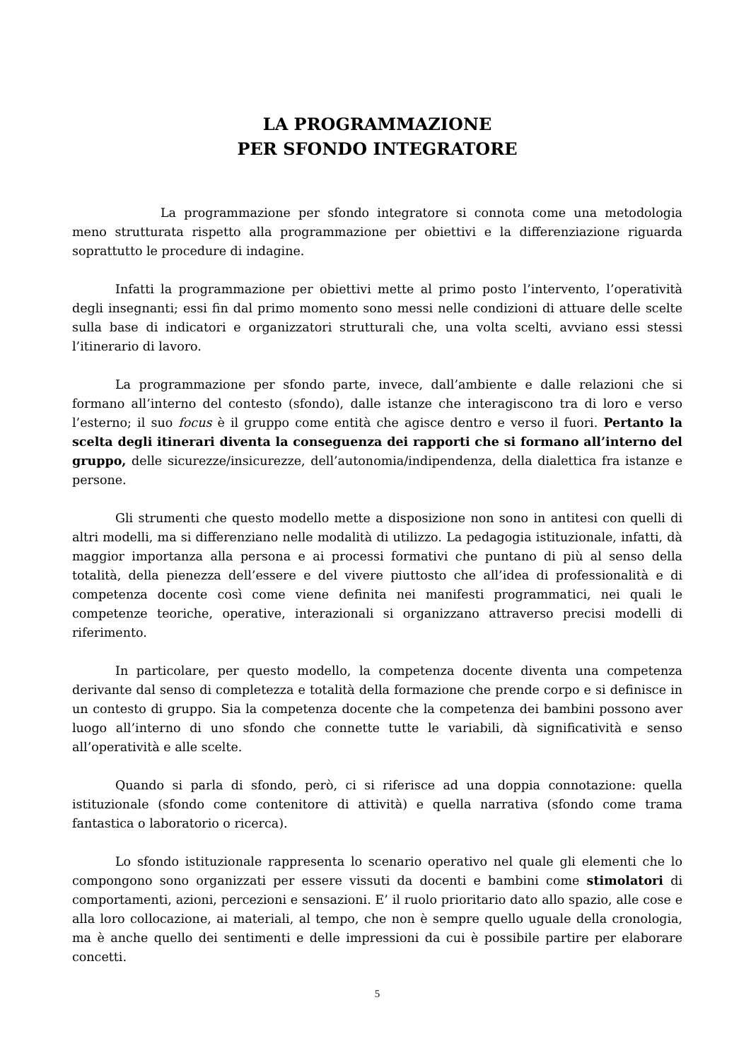LA PROGRAMMAZIONE
PER SFONDO INTEGRATORE
La programmazione per sfondo integratore si connota come una metodologia meno strutturata rispetto alla programmazione per obiettivi e la differenziazione riguarda soprattutto le procedure di indagine.
Infatti la programmazione per obiettivi mette al primo posto l’intervento, l’operatività degli insegnanti; essi fin dal primo momento sono messi nelle condizioni di attuare delle scelte sulla base di indicatori e organizzatori strutturali che, una volta scelti, avviano essi stessi l’itinerario di lavoro.
La programmazione per sfondo parte, invece, dall’ambiente e dalle relazioni che si formano all’interno del contesto (sfondo), dalle istanze che interagiscono tra di loro e verso l’esterno; il suo focus è il gruppo come entità che agisce dentro e verso il fuori. Pertanto la scelta degli itinerari diventa la conseguenza dei rapporti che si formano all’interno del gruppo, delle sicurezze/insicurezze, dell’autonomia/indipendenza, della dialettica fra istanze e persone.
Gli strumenti che questo modello mette a disposizione non sono in antitesi con quelli di altri modelli, ma si differenziano nelle modalità di utilizzo. La pedagogia istituzionale, infatti, dà maggior importanza alla persona e ai processi formativi che puntano di più al senso della totalità, della pienezza dell’essere e del vivere piuttosto che all’idea di professionalità e di competenza docente così come viene definita nei manifesti programmatici, nei quali le competenze teoriche, operative, interazionali si organizzano attraverso precisi modelli di riferimento.
In particolare, per questo modello, la competenza docente diventa una competenza derivante dal senso di completezza e totalità della formazione che prende corpo e si definisce in un contesto di gruppo. Sia la competenza docente che la competenza dei bambini possono aver luogo all’interno di uno sfondo che connette tutte le variabili, dà significatività e senso all’operatività e alle scelte.
Quando si parla di sfondo, però, ci si riferisce ad una doppia connotazione: quella istituzionale (sfondo come contenitore di attività) e quella narrativa (sfondo come trama fantastica o laboratorio o ricerca).
Lo sfondo istituzionale rappresenta lo scenario operativo nel quale gli elementi che lo compongono sono organizzati per essere vissuti da docenti e bambini come stimolatori di comportamenti, azioni, percezioni e sensazioni. E’ il ruolo prioritario dato allo spazio, alle cose e alla loro collocazione, ai materiali, al tempo, che non è sempre quello uguale della cronologia, ma è anche quello dei sentimenti e delle impressioni da cui è possibile partire per elaborare concetti.
5